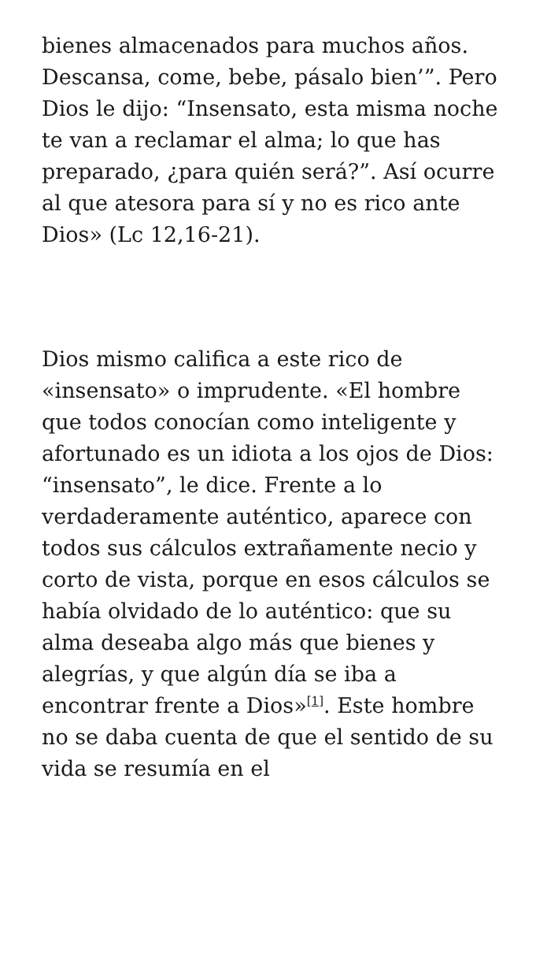bienes almacenados para muchos años. Descansa, come, bebe, pásalo bien’”. Pero Dios le dijo: “Insensato, esta misma noche te van a reclamar el alma; lo que has preparado, ¿para quién será?”. Así ocurre al que atesora para sí y no es rico ante Dios» (Lc 12,16-21).
Dios mismo califica a este rico de «insensato» o imprudente. «El hombre que todos conocían como inteligente y afortunado es un idiota a los ojos de Dios: “insensato”, le dice. Frente a lo verdaderamente auténtico, aparece con todos sus cálculos extrañamente necio y corto de vista, porque en esos cálculos se había olvidado de lo auténtico: que su alma deseaba algo más que bienes y alegrías, y que algún día se iba a encontrar frente a Dios»<sup>[1]</sup>. Este hombre no se daba cuenta de que el sentido de su vida se resumía en el